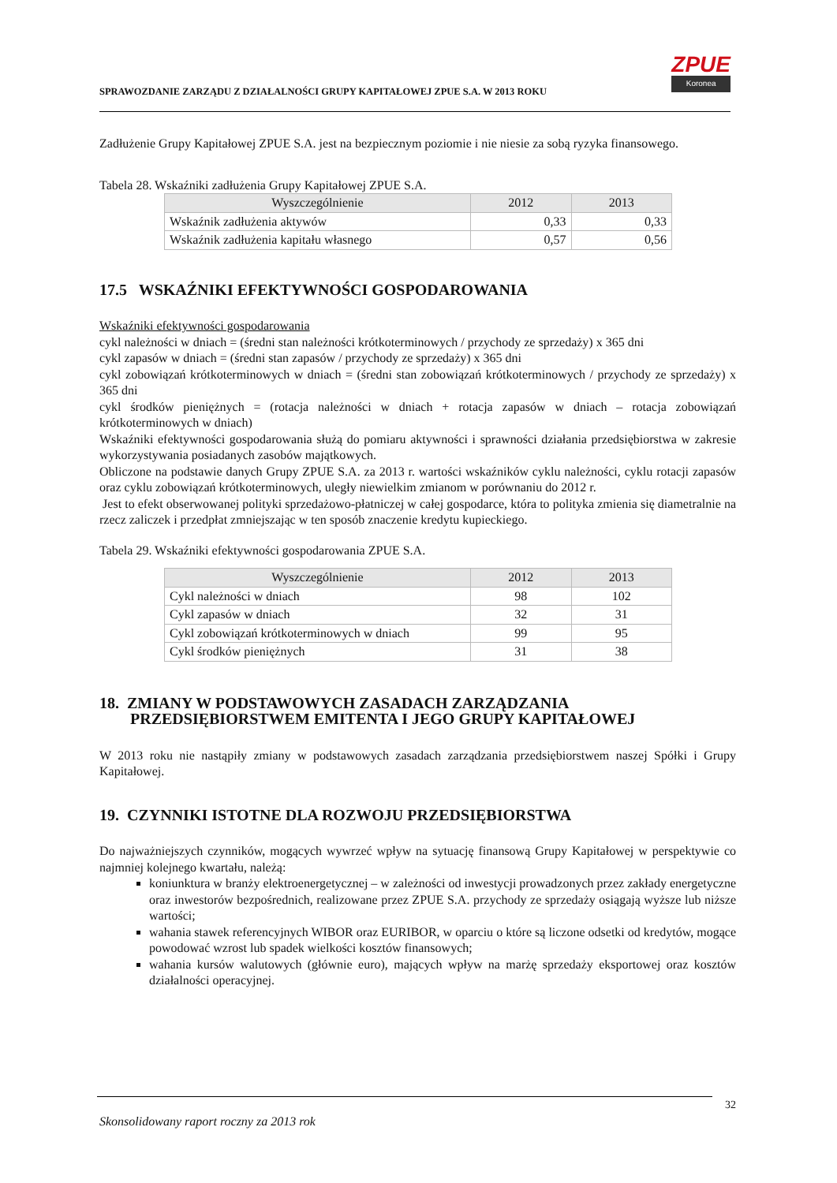SPRAWOZDANIE ZARZĄDU Z DZIAŁALNOŚCI GRUPY KAPITAŁOWEJ ZPUE S.A. W 2013 ROKU
ZPUE
Koronea
Zadłużenie Grupy Kapitałowej ZPUE S.A. jest na bezpiecznym poziomie i nie niesie za sobą ryzyka finansowego.
Tabela 28. Wskaźniki zadłużenia Grupy Kapitałowej ZPUE S.A.
| Wyszczególnienie | 2012 | 2013 |
| --- | --- | --- |
| Wskaźnik zadłużenia aktywów | 0,33 | 0,33 |
| Wskaźnik zadłużenia kapitału własnego | 0,57 | 0,56 |
17.5 WSKAŹNIKI EFEKTYWNOŚCI GOSPODAROWANIA
Wskaźniki efektywności gospodarowania
cykl należności w dniach = (średni stan należności krótkoterminowych / przychody ze sprzedaży) x 365 dni
cykl zapasów w dniach = (średni stan zapasów / przychody ze sprzedaży) x 365 dni
cykl zobowiązań krótkoterminowych w dniach = (średni stan zobowiązań krótkoterminowych / przychody ze sprzedaży) x 365 dni
cykl środków pieniężnych = (rotacja należności w dniach + rotacja zapasów w dniach – rotacja zobowiązań krótkoterminowych w dniach)
Wskaźniki efektywności gospodarowania służą do pomiaru aktywności i sprawności działania przedsiębiorstwa w zakresie wykorzystywania posiadanych zasobów majątkowych.
Obliczone na podstawie danych Grupy ZPUE S.A. za 2013 r. wartości wskaźników cyklu należności, cyklu rotacji zapasów oraz cyklu zobowiązań krótkoterminowych, uległy niewielkim zmianom w porównaniu do 2012 r.
Jest to efekt obserwowanej polityki sprzedażowo-płatniczej w całej gospodarce, która to polityka zmienia się diametralnie na rzecz zaliczek i przedpłat zmniejszając w ten sposób znaczenie kredytu kupieckiego.
Tabela 29. Wskaźniki efektywności gospodarowania ZPUE S.A.
| Wyszczególnienie | 2012 | 2013 |
| --- | --- | --- |
| Cykl należności w dniach | 98 | 102 |
| Cykl zapasów w dniach | 32 | 31 |
| Cykl zobowiązań krótkoterminowych w dniach | 99 | 95 |
| Cykl środków pieniężnych | 31 | 38 |
18. ZMIANY W PODSTAWOWYCH ZASADACH ZARZĄDZANIA PRZEDSIĘBIORSTWEM EMITENTA I JEGO GRUPY KAPITAŁOWEJ
W 2013 roku nie nastąpiły zmiany w podstawowych zasadach zarządzania przedsiębiorstwem naszej Spółki i Grupy Kapitałowej.
19. CZYNNIKI ISTOTNE DLA ROZWOJU PRZEDSIĘBIORSTWA
Do najważniejszych czynników, mogących wywrzeć wpływ na sytuację finansową Grupy Kapitałowej w perspektywie co najmniej kolejnego kwartału, należą:
koniunktura w branży elektroenergetycznej – w zależności od inwestycji prowadzonych przez zakłady energetyczne oraz inwestorów bezpośrednich, realizowane przez ZPUE S.A. przychody ze sprzedaży osiągają wyższe lub niższe wartości;
wahania stawek referencyjnych WIBOR oraz EURIBOR, w oparciu o które są liczone odsetki od kredytów, mogące powodować wzrost lub spadek wielkości kosztów finansowych;
wahania kursów walutowych (głównie euro), mających wpływ na marżę sprzedaży eksportowej oraz kosztów działalności operacyjnej.
32
Skonsolidowany raport roczny za 2013 rok